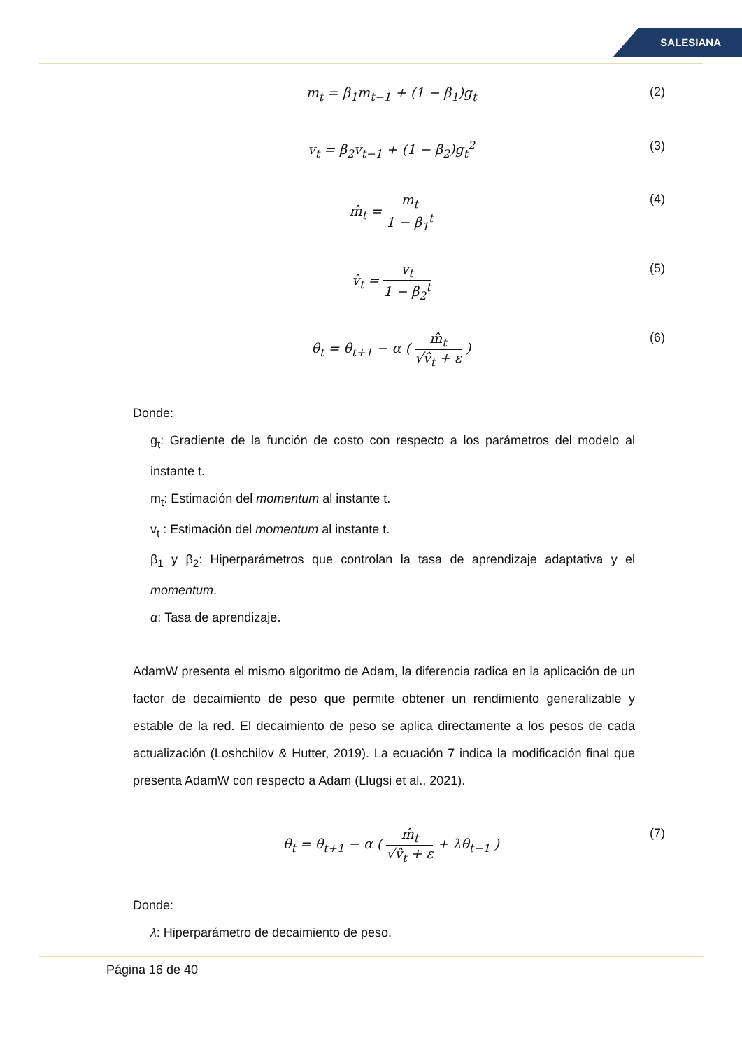SALESIANA
m<sub>t</sub> = β<sub>1</sub>m<sub>t−1</sub> + (1 − β<sub>1</sub>)g<sub>t</sub> (2)
v<sub>t</sub> = β<sub>2</sub>v<sub>t−1</sub> + (1 − β<sub>2</sub>)g<sub>t</sub><sup>2</sup> (3)
m̂<sub>t</sub> = m<sub>t</sub> 1 − β<sub>1</sub><sup>t</sup> (4)
v̂<sub>t</sub> = v<sub>t</sub> 1 − β<sub>2</sub><sup>t</sup> (5)
θ<sub>t</sub> = θ<sub>t+1</sub> − α ( m̂<sub>t</sub> √v̂<sub>t</sub> + ε ) (6)
Donde:
g<sub>t</sub>: Gradiente de la función de costo con respecto a los parámetros del modelo al instante t.
m<sub>t</sub>: Estimación del momentum al instante t.
v<sub>t</sub> : Estimación del momentum al instante t.
β<sub>1</sub> y β<sub>2</sub>: Hiperparámetros que controlan la tasa de aprendizaje adaptativa y el momentum.
α: Tasa de aprendizaje.
AdamW presenta el mismo algoritmo de Adam, la diferencia radica en la aplicación de un factor de decaimiento de peso que permite obtener un rendimiento generalizable y estable de la red. El decaimiento de peso se aplica directamente a los pesos de cada actualización (Loshchilov & Hutter, 2019). La ecuación 7 indica la modificación final que presenta AdamW con respecto a Adam (Llugsi et al., 2021).
θ<sub>t</sub> = θ<sub>t+1</sub> − α ( m̂<sub>t</sub> √v̂<sub>t</sub> + ε + λθ<sub>t−1</sub> )
(7)
Donde:
λ: Hiperparámetro de decaimiento de peso.
Página 16 de 40